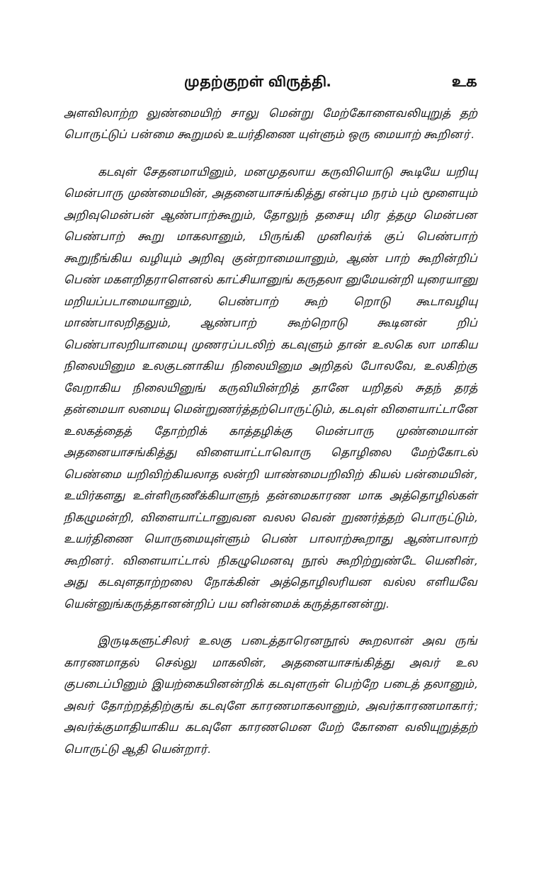முதற்குறள் விருத்தி. உக
அளவிலாற்ற லுண்மையிற் சாலு மென்று மேற்கோளைவலியுறுத் தற் பொருட்டுப் பன்மை கூறுமல் உயர்திணை யுள்ளும் ஒரு மையாற் கூறினர்.
கடவுள் சேதனமாயினும், மனமுதலாய கருவியொடு கூடியே யறியு மென்பாரு முண்மையின், அதனையாசங்கித்து என்பும நரம் பும் மூளையும் அறிவுமென்பன் ஆண்பாற்கூறும், தோலுந் தசையு மிர த்தமு மென்பன பெண்பாற் கூறு மாகலானும், பிருங்கி முனிவர்க் குப் பெண்பாற் கூறுநீங்கிய வழியும் அறிவு குன்றாமையானும், ஆண் பாற் கூறின்றிப் பெண் மகளறிதராளெனல் காட்சியானுங் கருதலா னுமேயன்றி யுரையானு மறியப்படாமையானும், பெண்பாற் கூற் றொடு கூடாவழியு மாண்பாலறிதலும், ஆண்பாற் கூற்றொடு கூடினன் றிப் பெண்பாலறியாமையு முணரப்படலிற் கடவுளும் தான் உலகெ லா மாகிய நிலையினும உலகுடனாகிய நிலையினும அறிதல் போலவே, உலகிற்கு வேறாகிய நிலையினுங் கருவியின்றித் தானே யறிதல் சுதந் தரத் தன்மையா லமையு மென்றுணர்த்தற்பொருட்டும், கடவுள் விளையாட்டானே உலகத்தைத் தோற்றிக் காத்தழிக்கு மென்பாரு முண்மையான் அதனையாசங்கித்து விளையாட்டாவொரு தொழிலை மேற்கோடல் பெண்மை யறிவிற்கியலாத லன்றி யாண்மைபறிவிற் கியல் பன்மையின், உயிர்களது உள்ளிருணீக்கியாளுந் தன்மைகாரண மாக அத்தொழில்கள் நிகழுமன்றி, விளையாட்டானுவன வலல வென் றுணர்த்தற் பொருட்டும், உயர்திணை யொருமையுள்ளும் பெண் பாலாற்கூறாது ஆண்பாலாற் கூறினர். விளையாட்டால் நிகழுமெனவு நூல் கூறிற்றுண்டே யெனின், அது கடவுளதாற்றலை நோக்கின் அத்தொழிலரியன வல்ல எளியவே யென்னுங்கருத்தானன்றிப் பய னின்மைக் கருத்தானன்று.
இருடிகளுட்சிலர் உலகு படைத்தாரெனநூல் கூறலான் அவ ருங் காரணமாதல் செல்லு மாகலின், அதனையாசங்கித்து அவர் உல குபடைப்பினும் இயற்கையினன்றிக் கடவுளருள் பெற்றே படைத் தலானும், அவர் தோற்றத்திற்குங் கடவுளே காரணமாகலானும், அவர்காரணமாகார்; அவர்க்குமாதியாகிய கடவுளே காரணமென மேற் கோளை வலியுறுத்தற் பொருட்டு ஆதி யென்றார்.